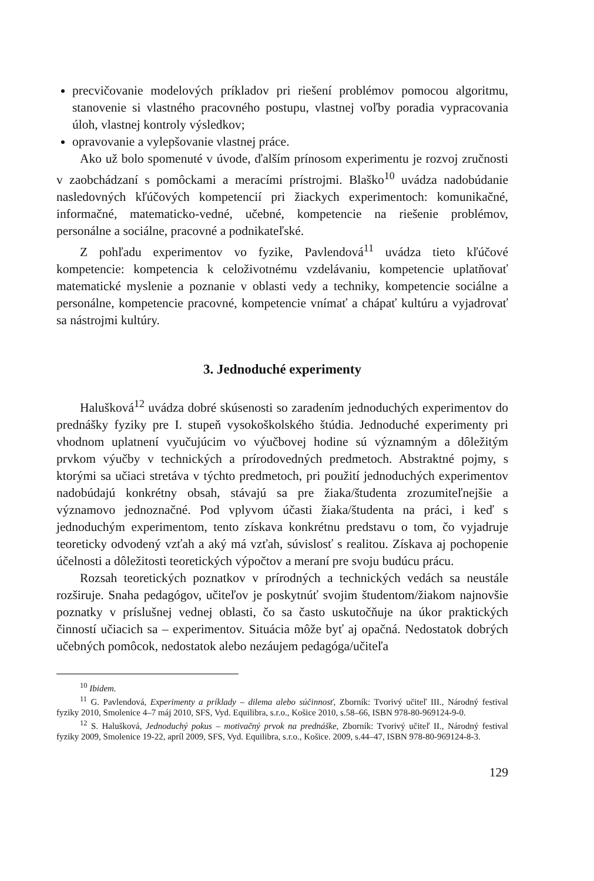precvičovanie modelových príkladov pri riešení problémov pomocou algoritmu, stanovenie si vlastného pracovného postupu, vlastnej voľby poradia vypracovania úloh, vlastnej kontroly výsledkov;
opravovanie a vylepšovanie vlastnej práce.
Ako už bolo spomenuté v úvode, ďalším prínosom experimentu je rozvoj zručnosti v zaobchádzaní s pomôckami a meracími prístrojmi. Blaško<sup>10</sup> uvádza nadobúdanie nasledovných kľúčových kompetencií pri žiackych experimentoch: komunikačné, informačné, matematicko-vedné, učebné, kompetencie na riešenie problémov, personálne a sociálne, pracovné a podnikateľské.
Z pohľadu experimentov vo fyzike, Pavlendová<sup>11</sup> uvádza tieto kľúčové kompetencie: kompetencia k celoživotnému vzdelávaniu, kompetencie uplatňovať matematické myslenie a poznanie v oblasti vedy a techniky, kompetencie sociálne a personálne, kompetencie pracovné, kompetencie vnímať a chápať kultúru a vyjadrovať sa nástrojmi kultúry.
3. Jednoduché experimenty
Halušková<sup>12</sup> uvádza dobré skúsenosti so zaradením jednoduchých experimentov do prednášky fyziky pre I. stupeň vysokoškolského štúdia. Jednoduché experimenty pri vhodnom uplatnení vyučujúcim vo výučbovej hodine sú významným a dôležitým prvkom výučby v technických a prírodovedných predmetoch. Abstraktné pojmy, s ktorými sa učiaci stretáva v týchto predmetoch, pri použití jednoduchých experimentov nadobúdajú konkrétny obsah, stávajú sa pre žiaka/študenta zrozumiteľnejšie a významovo jednoznačné. Pod vplyvom účasti žiaka/študenta na práci, i keď s jednoduchým experimentom, tento získava konkrétnu predstavu o tom, čo vyjadruje teoreticky odvodený vzťah a aký má vzťah, súvislosť s realitou. Získava aj pochopenie účelnosti a dôležitosti teoretických výpočtov a meraní pre svoju budúcu prácu.
Rozsah teoretických poznatkov v prírodných a technických vedách sa neustále rozširuje. Snaha pedagógov, učiteľov je poskytnúť svojim študentom/žiakom najnovšie poznatky v príslušnej vednej oblasti, čo sa často uskutočňuje na úkor praktických činností učiacich sa – experimentov. Situácia môže byť aj opačná. Nedostatok dobrých učebných pomôcok, nedostatok alebo nezáujem pedagóga/učiteľa
<sup>10</sup> Ibidem.
<sup>11</sup> G. Pavlendová, Experimenty a príklady – dilema alebo súčinnosť, Zborník: Tvorivý učiteľ III., Národný festival fyziky 2010, Smolenice 4–7 máj 2010, SFS, Vyd. Equilibra, s.r.o., Košice 2010, s.58–66, ISBN 978-80-969124-9-0.
<sup>12</sup> S. Halušková, Jednoduchý pokus – motivačný prvok na prednáške, Zborník: Tvorivý učiteľ II., Národný festival fyziky 2009, Smolenice 19-22, apríl 2009, SFS, Vyd. Equilibra, s.r.o., Košice. 2009, s.44–47, ISBN 978-80-969124-8-3.
129